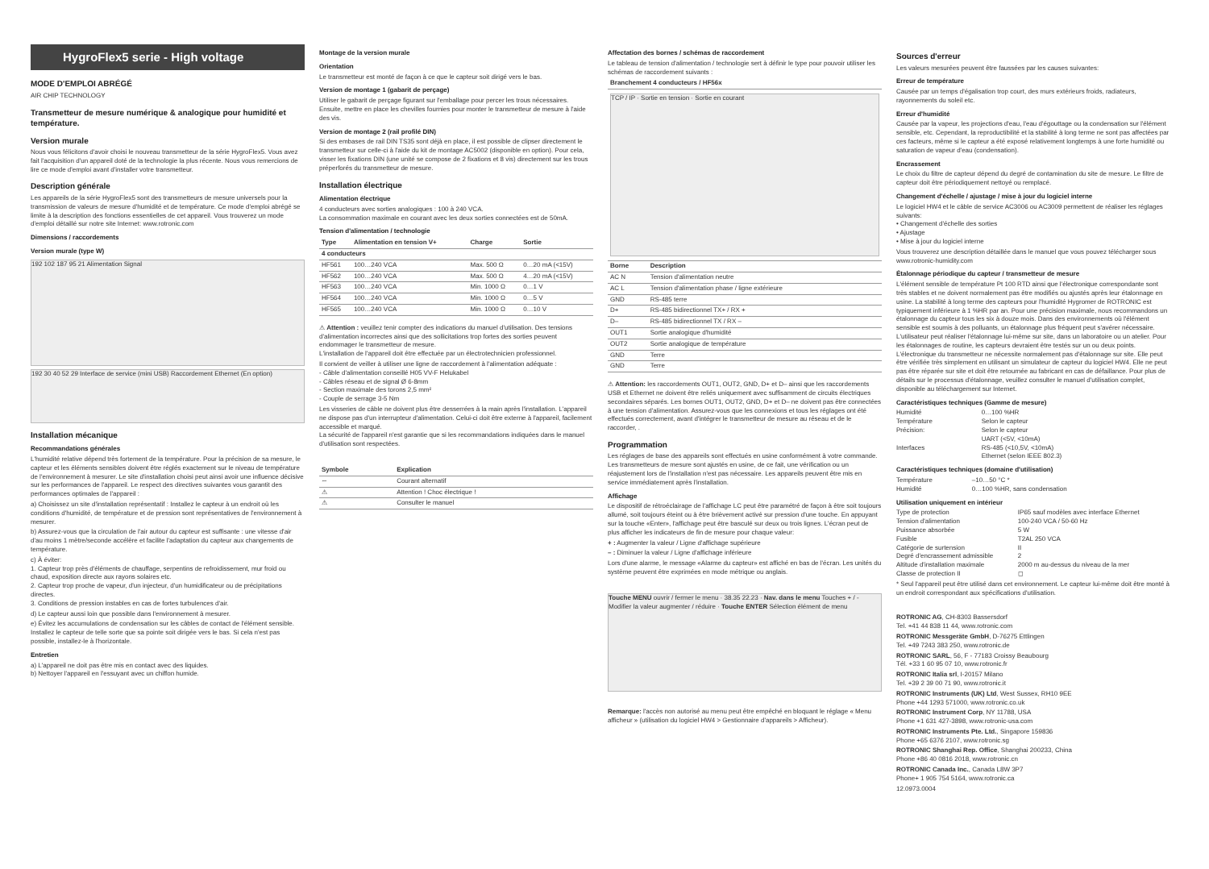HygroFlex5 serie - High voltage
MODE D'EMPLOI ABRÉGÉ
AIR CHIP TECHNOLOGY
Transmetteur de mesure numérique & analogique pour humidité et température.
Version murale
Nous vous félicitons d'avoir choisi le nouveau transmetteur de la série HygroFlex5. Vous avez fait l'acquisition d'un appareil doté de la technologie la plus récente. Nous vous remercions de lire ce mode d'emploi avant d'installer votre transmetteur.
Description générale
Les appareils de la série HygroFlex5 sont des transmetteurs de mesure universels pour la transmission de valeurs de mesure d'humidité et de température. Ce mode d'emploi abrégé se limite à la description des fonctions essentielles de cet appareil. Vous trouverez un mode d'emploi détaillé sur notre site Internet: www.rotronic.com
Dimensions / raccordements
Version murale (type W)
192 102 187 95 21 Alimentation Signal
192 30 40 52 29 Interface de service (mini USB) Raccordement Ethernet (En option)
Installation mécanique
Recommandations générales
L'humidité relative dépend très fortement de la température. Pour la précision de sa mesure, le capteur et les éléments sensibles doivent être réglés exactement sur le niveau de température de l'environnement à mesurer. Le site d'installation choisi peut ainsi avoir une influence décisive sur les performances de l'appareil. Le respect des directives suivantes vous garantit des performances optimales de l'appareil :
a) Choisissez un site d'installation représentatif : Installez le capteur à un endroit où les conditions d'humidité, de température et de pression sont représentatives de l'environnement à mesurer.
b) Assurez-vous que la circulation de l'air autour du capteur est suffisante : une vitesse d'air d'au moins 1 mètre/seconde accélère et facilite l'adaptation du capteur aux changements de température.
c) À éviter:
1. Capteur trop près d'éléments de chauffage, serpentins de refroidissement, mur froid ou chaud, exposition directe aux rayons solaires etc.
2. Capteur trop proche de vapeur, d'un injecteur, d'un humidificateur ou de précipitations directes.
3. Conditions de pression instables en cas de fortes turbulences d'air.
d) Le capteur aussi loin que possible dans l'environnement à mesurer.
e) Évitez les accumulations de condensation sur les câbles de contact de l'élément sensible. Installez le capteur de telle sorte que sa pointe soit dirigée vers le bas. Si cela n'est pas possible, installez-le à l'horizontale.
Entretien
a) L'appareil ne doit pas être mis en contact avec des liquides.
b) Nettoyer l'appareil en l'essuyant avec un chiffon humide.
Montage de la version murale
Orientation
Le transmetteur est monté de façon à ce que le capteur soit dirigé vers le bas.
Version de montage 1 (gabarit de perçage)
Utiliser le gabarit de perçage figurant sur l'emballage pour percer les trous nécessaires. Ensuite, mettre en place les chevilles fournies pour monter le transmetteur de mesure à l'aide des vis.
Version de montage 2 (rail profilé DIN)
Si des embases de rail DIN TS35 sont déjà en place, il est possible de clipser directement le transmetteur sur celle-ci à l'aide du kit de montage AC5002 (disponible en option). Pour cela, visser les fixations DIN (une unité se compose de 2 fixations et 8 vis) directement sur les trous préperforés du transmetteur de mesure.
Installation électrique
Alimentation électrique
4 conducteurs avec sorties analogiques : 100 à 240 VCA.
La consommation maximale en courant avec les deux sorties connectées est de 50mA.
Tension d'alimentation / technologie
| Type | Alimentation en tension V+ | Charge | Sortie |
| --- | --- | --- | --- |
| 4 conducteurs | | | |
| HF561 | 100…240 VCA | Max. 500 Ω | 0…20 mA (<15V) |
| HF562 | 100…240 VCA | Max. 500 Ω | 4…20 mA (<15V) |
| HF563 | 100…240 VCA | Min. 1000 Ω | 0…1 V |
| HF564 | 100…240 VCA | Min. 1000 Ω | 0…5 V |
| HF565 | 100…240 VCA | Min. 1000 Ω | 0…10 V |
⚠ Attention : veuillez tenir compter des indications du manuel d'utilisation. Des tensions d'alimentation incorrectes ainsi que des sollicitations trop fortes des sorties peuvent endommager le transmetteur de mesure.
L'installation de l'appareil doit être effectuée par un électrotechnicien professionnel.
Il convient de veiller à utiliser une ligne de raccordement à l'alimentation adéquate :
- Câble d'alimentation conseillé H05 VV-F Helukabel
- Câbles réseau et de signal Ø 6-8mm
- Section maximale des torons 2,5 mm²
- Couple de serrage 3-5 Nm
Les visseries de câble ne doivent plus être desserrées à la main après l'installation. L'appareil ne dispose pas d'un interrupteur d'alimentation. Celui-ci doit être externe à l'appareil, facilement accessible et marqué.
La sécurité de l'appareil n'est garantie que si les recommandations indiquées dans le manuel d'utilisation sont respectées.
| Symbole | Explication |
| --- | --- |
| ∼ | Courant alternatif |
| ⚠ | Attention ! Choc électrique ! |
| ⚠ | Consulter le manuel |
Affectation des bornes / schémas de raccordement
Le tableau de tension d'alimentation / technologie sert à définir le type pour pouvoir utiliser les schémas de raccordement suivants :
| Branchement 4 conducteurs / HF56x | |
| --- | --- |
| TCP / IP · Sortie en tension · Sortie en courant | |
| Borne | Description |
| AC N | Tension d'alimentation neutre |
| AC L | Tension d'alimentation phase / ligne extérieure |
| GND | RS-485 terre |
| D+ | RS-485 bidirectionnel TX+ / RX + |
| D– | RS-485 bidirectionnel TX / RX – |
| OUT1 | Sortie analogique d'humidité |
| OUT2 | Sortie analogique de température |
| GND | Terre |
| GND | Terre |
⚠ Attention: les raccordements OUT1, OUT2, GND, D+ et D– ainsi que les raccordements USB et Ethernet ne doivent être reliés uniquement avec suffisamment de circuits électriques secondaires séparés. Les bornes OUT1, OUT2, GND, D+ et D– ne doivent pas être connectées à une tension d'alimentation. Assurez-vous que les connexions et tous les réglages ont été effectués correctement, avant d'intégrer le transmetteur de mesure au réseau et de le raccorder, .
Programmation
Les réglages de base des appareils sont effectués en usine conformément à votre commande. Les transmetteurs de mesure sont ajustés en usine, de ce fait, une vérification ou un réajustement lors de l'installation n'est pas nécessaire. Les appareils peuvent être mis en service immédiatement après l'installation.
Affichage
Le dispositif de rétroéclairage de l'affichage LC peut être paramétré de façon à être soit toujours allumé, soit toujours éteint ou à être brièvement activé sur pression d'une touche. En appuyant sur la touche «Enter», l'affichage peut être basculé sur deux ou trois lignes. L'écran peut de plus afficher les indicateurs de fin de mesure pour chaque valeur:
+ : Augmenter la valeur / Ligne d'affichage supérieure
– : Diminuer la valeur / Ligne d'affichage inférieure
Lors d'une alarme, le message «Alarme du capteur» est affiché en bas de l'écran. Les unités du système peuvent être exprimées en mode métrique ou anglais.
Touche MENU ouvrir / fermer le menu · 38.35 22.23 · Nav. dans le menu Touches + / - Modifier la valeur augmenter / réduire · Touche ENTER Sélection élément de menu
Remarque: l'accès non autorisé au menu peut être empêché en bloquant le réglage « Menu afficheur » (utilisation du logiciel HW4 > Gestionnaire d'appareils > Afficheur).
Sources d'erreur
Les valeurs mesurées peuvent être faussées par les causes suivantes:
Erreur de température
Causée par un temps d'égalisation trop court, des murs extérieurs froids, radiateurs, rayonnements du soleil etc.
Erreur d'humidité
Causée par la vapeur, les projections d'eau, l'eau d'égouttage ou la condensation sur l'élément sensible, etc. Cependant, la reproductibilité et la stabilité à long terme ne sont pas affectées par ces facteurs, même si le capteur a été exposé relativement longtemps à une forte humidité ou saturation de vapeur d'eau (condensation).
Encrassement
Le choix du filtre de capteur dépend du degré de contamination du site de mesure. Le filtre de capteur doit être périodiquement nettoyé ou remplacé.
Changement d'échelle / ajustage / mise à jour du logiciel interne
Le logiciel HW4 et le câble de service AC3006 ou AC3009 permettent de réaliser les réglages suivants:
• Changement d'échelle des sorties
• Ajustage
• Mise à jour du logiciel interne
Vous trouverez une description détaillée dans le manuel que vous pouvez télécharger sous www.rotronic-humidity.com
Étalonnage périodique du capteur / transmetteur de mesure
L'élément sensible de température Pt 100 RTD ainsi que l'électronique correspondante sont très stables et ne doivent normalement pas être modifiés ou ajustés après leur étalonnage en usine. La stabilité à long terme des capteurs pour l'humidité Hygromer de ROTRONIC est typiquement inférieure à 1 %HR par an. Pour une précision maximale, nous recommandons un étalonnage du capteur tous les six à douze mois. Dans des environnements où l'élément sensible est soumis à des polluants, un étalonnage plus fréquent peut s'avérer nécessaire. L'utilisateur peut réaliser l'étalonnage lui-même sur site, dans un laboratoire ou un atelier. Pour les étalonnages de routine, les capteurs devraient être testés sur un ou deux points.
L'électronique du transmetteur ne nécessite normalement pas d'étalonnage sur site. Elle peut être vérifiée très simplement en utilisant un simulateur de capteur du logiciel HW4. Elle ne peut pas être réparée sur site et doit être retournée au fabricant en cas de défaillance. Pour plus de détails sur le processus d'étalonnage, veuillez consulter le manuel d'utilisation complet, disponible au téléchargement sur Internet.
Caractéristiques techniques (Gamme de mesure)
| Humidité | 0…100 %HR |
| Température | Selon le capteur |
| Précision: | Selon le capteur |
| Interfaces | UART (<5V, <10mA) RS-485 (<10,5V, <10mA) Ethernet (selon IEEE 802.3) |
Caractéristiques techniques (domaine d'utilisation)
| Température | –10…50 °C * |
| Humidité | 0…100 %HR, sans condensation |
Utilisation uniquement en intérieur
| Type de protection | IP65 sauf modèles avec interface Ethernet |
| Tension d'alimentation | 100-240 VCA / 50-60 Hz |
| Puissance absorbée | 5 W |
| Fusible | T2AL 250 VCA |
| Catégorie de surtension | II |
| Degré d'encrassement admissible | 2 |
| Altitude d'installation maximale | 2000 m au-dessus du niveau de la mer |
| Classe de protection II | ◻ |
* Seul l'appareil peut être utilisé dans cet environnement. Le capteur lui-même doit être monté à un endroit correspondant aux spécifications d'utilisation.
ROTRONIC AG, CH-8303 Bassersdorf
Tel. +41 44 838 11 44, www.rotronic.com
ROTRONIC Messgeräte GmbH, D-76275 Ettlingen
Tel. +49 7243 383 250, www.rotronic.de
ROTRONIC SARL, 56, F - 77183 Croissy Beaubourg
Tél. +33 1 60 95 07 10, www.rotronic.fr
ROTRONIC Italia srl, I-20157 Milano
Tel. +39 2 39 00 71 90, www.rotronic.it
ROTRONIC Instruments (UK) Ltd, West Sussex, RH10 9EE
Phone +44 1293 571000, www.rotronic.co.uk
ROTRONIC Instrument Corp, NY 11788, USA
Phone +1 631 427-3898, www.rotronic-usa.com
ROTRONIC Instruments Pte. Ltd., Singapore 159836
Phone +65 6376 2107, www.rotronic.sg
ROTRONIC Shanghai Rep. Office, Shanghai 200233, China
Phone +86 40 0816 2018, www.rotronic.cn
ROTRONIC Canada Inc., Canada L8W 3P7
Phone+ 1 905 754 5164, www.rotronic.ca
12.0973.0004